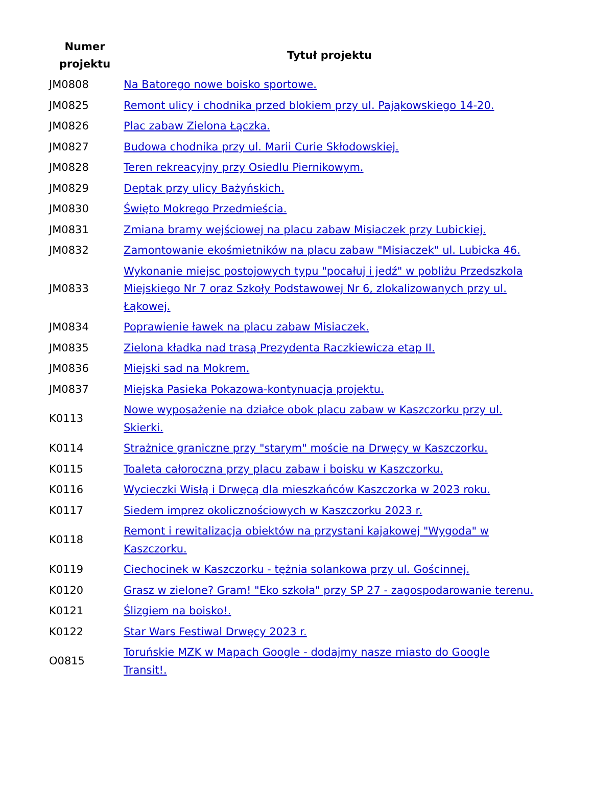| Numer projektu | Tytuł projektu |
| --- | --- |
| JM0808 | Na Batorego nowe boisko sportowe. |
| JM0825 | Remont ulicy i chodnika przed blokiem przy ul. Pająkowskiego 14-20. |
| JM0826 | Plac zabaw Zielona Łączka. |
| JM0827 | Budowa chodnika przy ul. Marii Curie Skłodowskiej. |
| JM0828 | Teren rekreacyjny przy Osiedlu Piernikowym. |
| JM0829 | Deptak przy ulicy Bażyńskich. |
| JM0830 | Święto Mokrego Przedmieścia. |
| JM0831 | Zmiana bramy wejściowej na placu zabaw Misiaczek przy Lubickiej. |
| JM0832 | Zamontowanie ekośmietników na placu zabaw "Misiaczek" ul. Lubicka 46. |
| JM0833 | Wykonanie miejsc postojowych typu "pocałuj i jedź" w pobliżu Przedszkola Miejskiego Nr 7 oraz Szkoły Podstawowej Nr 6, zlokalizowanych przy ul. Łąkowej. |
| JM0834 | Poprawienie ławek na placu zabaw Misiaczek. |
| JM0835 | Zielona kładka nad trasą Prezydenta Raczkiewicza etap II. |
| JM0836 | Miejski sad na Mokrem. |
| JM0837 | Miejska Pasieka Pokazowa-kontynuacja projektu. |
| K0113 | Nowe wyposażenie na działce obok placu zabaw w Kaszczorku przy ul. Skierki. |
| K0114 | Strażnice graniczne przy "starym" moście na Drwęcy w Kaszczorku. |
| K0115 | Toaleta całoroczna przy placu zabaw i boisku w Kaszczorku. |
| K0116 | Wycieczki Wisłą i Drwęcą dla mieszkańców Kaszczorka w 2023 roku. |
| K0117 | Siedem imprez okolicznościowych w Kaszczorku 2023 r. |
| K0118 | Remont i rewitalizacja obiektów na przystani kajakowej "Wygoda" w Kaszczorku. |
| K0119 | Ciechocinek w Kaszczorku - tężnia solankowa przy ul. Gościnnej. |
| K0120 | Grasz w zielone? Gram! "Eko szkoła" przy SP 27 - zagospodarowanie terenu. |
| K0121 | Ślizgiem na boisko!. |
| K0122 | Star Wars Festiwal Drwęcy 2023 r. |
| O0815 | Toruńskie MZK w Mapach Google - dodajmy nasze miasto do Google Transit!. |